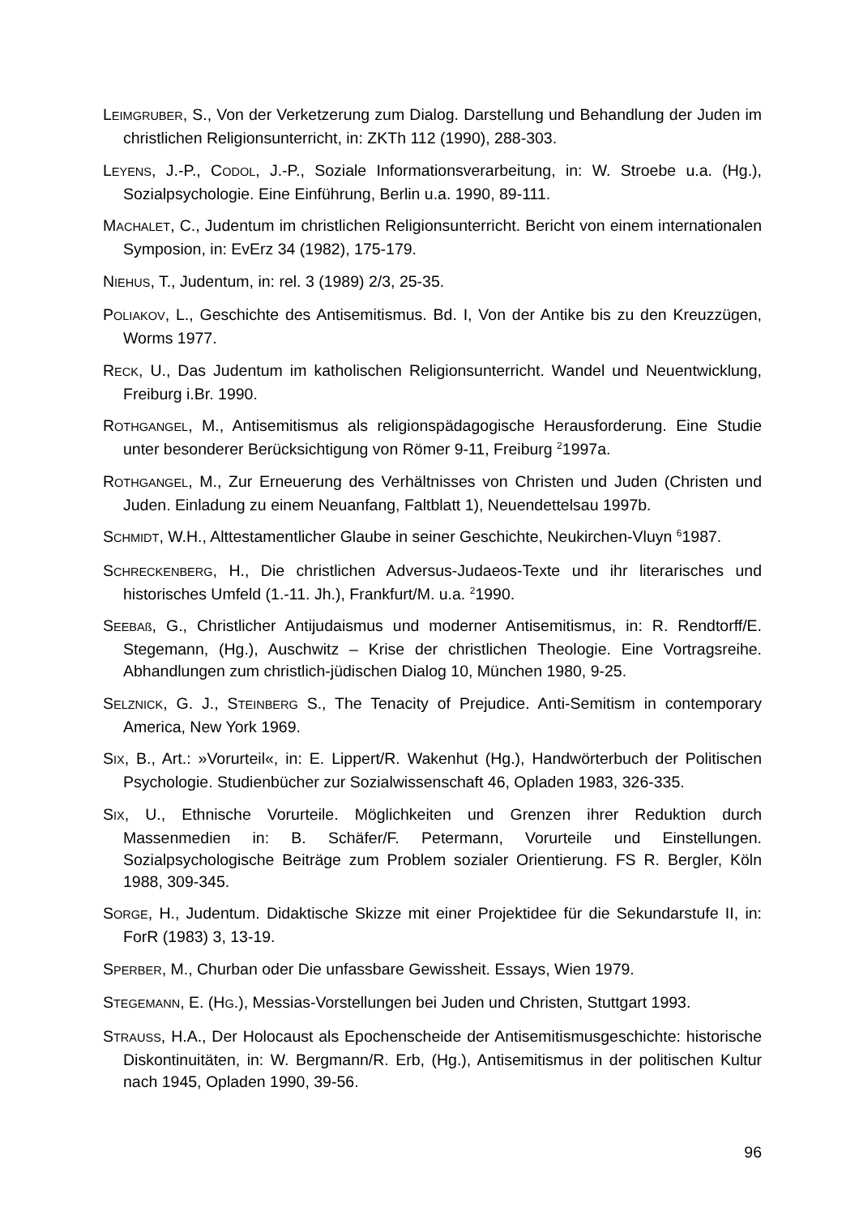LEIMGRUBER, S., Von der Verketzerung zum Dialog. Darstellung und Behandlung der Juden im christlichen Religionsunterricht, in: ZKTh 112 (1990), 288-303.
LEYENS, J.-P., CODOL, J.-P., Soziale Informationsverarbeitung, in: W. Stroebe u.a. (Hg.), Sozialpsychologie. Eine Einführung, Berlin u.a. 1990, 89-111.
MACHALET, C., Judentum im christlichen Religionsunterricht. Bericht von einem internationalen Symposion, in: EvErz 34 (1982), 175-179.
NIEHUS, T., Judentum, in: rel. 3 (1989) 2/3, 25-35.
POLIAKOV, L., Geschichte des Antisemitismus. Bd. I, Von der Antike bis zu den Kreuzzügen, Worms 1977.
RECK, U., Das Judentum im katholischen Religionsunterricht. Wandel und Neuentwicklung, Freiburg i.Br. 1990.
ROTHGANGEL, M., Antisemitismus als religionspädagogische Herausforderung. Eine Studie unter besonderer Berücksichtigung von Römer 9-11, Freiburg <sup>2</sup>1997a.
ROTHGANGEL, M., Zur Erneuerung des Verhältnisses von Christen und Juden (Christen und Juden. Einladung zu einem Neuanfang, Faltblatt 1), Neuendettelsau 1997b.
SCHMIDT, W.H., Alttestamentlicher Glaube in seiner Geschichte, Neukirchen-Vluyn <sup>6</sup>1987.
SCHRECKENBERG, H., Die christlichen Adversus-Judaeos-Texte und ihr literarisches und historisches Umfeld (1.-11. Jh.), Frankfurt/M. u.a. <sup>2</sup>1990.
SEEBAß, G., Christlicher Antijudaismus und moderner Antisemitismus, in: R. Rendtorff/E. Stegemann, (Hg.), Auschwitz – Krise der christlichen Theologie. Eine Vortragsreihe. Abhandlungen zum christlich-jüdischen Dialog 10, München 1980, 9-25.
SELZNICK, G. J., STEINBERG S., The Tenacity of Prejudice. Anti-Semitism in contemporary America, New York 1969.
SIX, B., Art.: »Vorurteil«, in: E. Lippert/R. Wakenhut (Hg.), Handwörterbuch der Politischen Psychologie. Studienbücher zur Sozialwissenschaft 46, Opladen 1983, 326-335.
SIX, U., Ethnische Vorurteile. Möglichkeiten und Grenzen ihrer Reduktion durch Massenmedien in: B. Schäfer/F. Petermann, Vorurteile und Einstellungen. Sozialpsychologische Beiträge zum Problem sozialer Orientierung. FS R. Bergler, Köln 1988, 309-345.
SORGE, H., Judentum. Didaktische Skizze mit einer Projektidee für die Sekundarstufe II, in: ForR (1983) 3, 13-19.
SPERBER, M., Churban oder Die unfassbare Gewissheit. Essays, Wien 1979.
STEGEMANN, E. (HG.), Messias-Vorstellungen bei Juden und Christen, Stuttgart 1993.
STRAUSS, H.A., Der Holocaust als Epochenscheide der Antisemitismusgeschichte: historische Diskontinuitäten, in: W. Bergmann/R. Erb, (Hg.), Antisemitismus in der politischen Kultur nach 1945, Opladen 1990, 39-56.
96